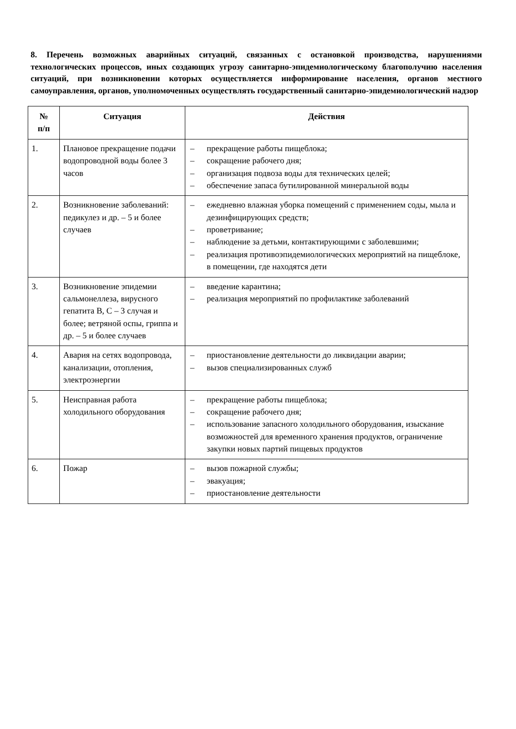8. Перечень возможных аварийных ситуаций, связанных с остановкой производства, нарушениями технологических процессов, иных создающих угрозу санитарно-эпидемиологическому благополучию населения ситуаций, при возникновении которых осуществляется информирование населения, органов местного самоуправления, органов, уполномоченных осуществлять государственный санитарно-эпидемиологический надзор
| № п/п | Ситуация | Действия |
| --- | --- | --- |
| 1. | Плановое прекращение подачи водопроводной воды более 3 часов | – прекращение работы пищеблока; – сокращение рабочего дня; – организация подвоза воды для технических целей; – обеспечение запаса бутилированной минеральной воды |
| 2. | Возникновение заболеваний: педикулез и др. – 5 и более случаев | – ежедневно влажная уборка помещений с применением соды, мыла и дезинфицирующих средств; – проветривание; – наблюдение за детьми, контактирующими с заболевшими; – реализация противоэпидемиологических мероприятий на пищеблоке, в помещении, где находятся дети |
| 3. | Возникновение эпидемии сальмонеллеза, вирусного гепатита В, С – 3 случая и более; ветряной оспы, гриппа и др. – 5 и более случаев | – введение карантина; – реализация мероприятий по профилактике заболеваний |
| 4. | Авария на сетях водопровода, канализации, отопления, электроэнергии | – приостановление деятельности до ликвидации аварии; – вызов специализированных служб |
| 5. | Неисправная работа холодильного оборудования | – прекращение работы пищеблока; – сокращение рабочего дня; – использование запасного холодильного оборудования, изыскание возможностей для временного хранения продуктов, ограничение закупки новых партий пищевых продуктов |
| 6. | Пожар | – вызов пожарной службы; – эвакуация; – приостановление деятельности |